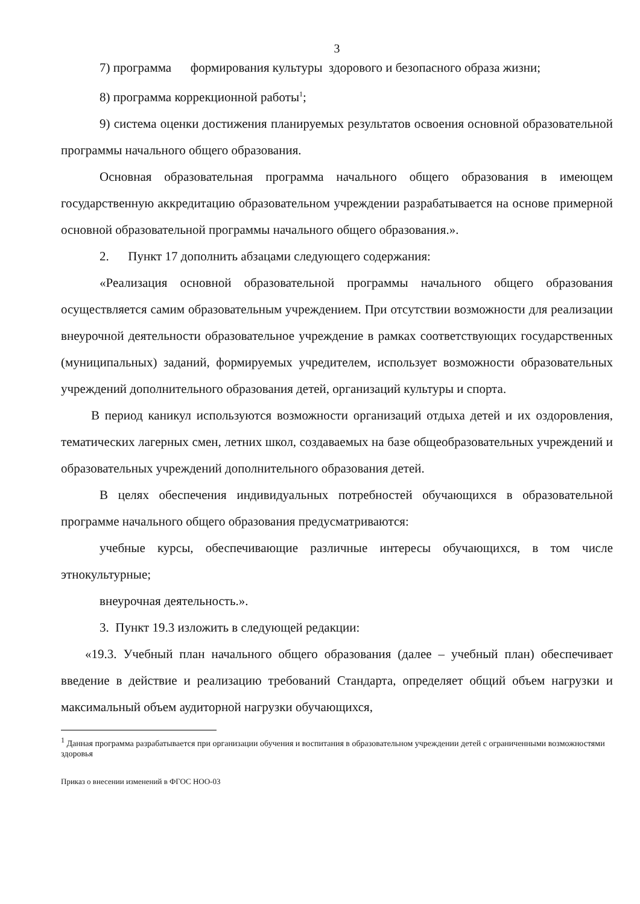3
7) программа формирования культуры здорового и безопасного образа жизни;
8) программа коррекционной работы<sup>1</sup>;
9) система оценки достижения планируемых результатов освоения основной образовательной программы начального общего образования.
Основная образовательная программа начального общего образования в имеющем государственную аккредитацию образовательном учреждении разрабатывается на основе примерной основной образовательной программы начального общего образования.».
2. Пункт 17 дополнить абзацами следующего содержания:
«Реализация основной образовательной программы начального общего образования осуществляется самим образовательным учреждением. При отсутствии возможности для реализации внеурочной деятельности образовательное учреждение в рамках соответствующих государственных (муниципальных) заданий, формируемых учредителем, использует возможности образовательных учреждений дополнительного образования детей, организаций культуры и спорта.
В период каникул используются возможности организаций отдыха детей и их оздоровления, тематических лагерных смен, летних школ, создаваемых на базе общеобразовательных учреждений и образовательных учреждений дополнительного образования детей.
В целях обеспечения индивидуальных потребностей обучающихся в образовательной программе начального общего образования предусматриваются:
учебные курсы, обеспечивающие различные интересы обучающихся, в том числе этнокультурные;
внеурочная деятельность.».
3. Пункт 19.3 изложить в следующей редакции:
«19.3. Учебный план начального общего образования (далее – учебный план) обеспечивает введение в действие и реализацию требований Стандарта, определяет общий объем нагрузки и максимальный объем аудиторной нагрузки обучающихся,
<sup>1</sup> Данная программа разрабатывается при организации обучения и воспитания в образовательном учреждении детей с ограниченными возможностями здоровья
Приказ о внесении изменений в ФГОС НОО-03